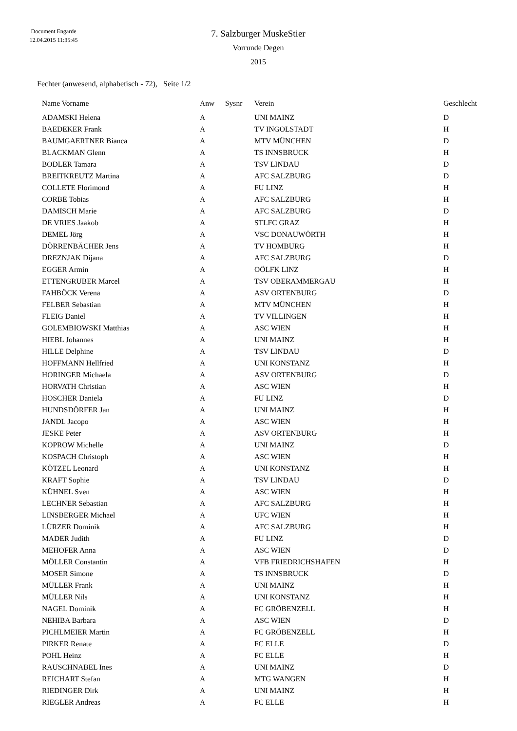Document Engarde
12.04.2015 11:35:45
7. Salzburger MuskeStier
Vorrunde Degen
2015
Fechter (anwesend, alphabetisch - 72), Seite 1/2
| Name Vorname | Anw | Sysnr | Verein | Geschlecht |
| --- | --- | --- | --- | --- |
| ADAMSKI Helena | A | | UNI MAINZ | D |
| BAEDEKER Frank | A | | TV INGOLSTADT | H |
| BAUMGAERTNER Bianca | A | | MTV MÜNCHEN | D |
| BLACKMAN Glenn | A | | TS INNSBRUCK | H |
| BODLER Tamara | A | | TSV LINDAU | D |
| BREITKREUTZ Martina | A | | AFC SALZBURG | D |
| COLLETE Florimond | A | | FU LINZ | H |
| CORBE Tobias | A | | AFC SALZBURG | H |
| DAMISCH Marie | A | | AFC SALZBURG | D |
| DE VRIES Jaakob | A | | STLFC GRAZ | H |
| DEMEL Jörg | A | | VSC DONAUWÖRTH | H |
| DÖRRENBÄCHER Jens | A | | TV HOMBURG | H |
| DREZNJAK Dijana | A | | AFC SALZBURG | D |
| EGGER Armin | A | | OÖLFK LINZ | H |
| ETTENGRUBER Marcel | A | | TSV OBERAMMERGAU | H |
| FAHBÖCK Verena | A | | ASV ORTENBURG | D |
| FELBER Sebastian | A | | MTV MÜNCHEN | H |
| FLEIG Daniel | A | | TV VILLINGEN | H |
| GOLEMBIOWSKI Matthias | A | | ASC WIEN | H |
| HIEBL Johannes | A | | UNI MAINZ | H |
| HILLE Delphine | A | | TSV LINDAU | D |
| HOFFMANN Hellfried | A | | UNI KONSTANZ | H |
| HORINGER Michaela | A | | ASV ORTENBURG | D |
| HORVATH Christian | A | | ASC WIEN | H |
| HOSCHER Daniela | A | | FU LINZ | D |
| HUNDSDÖRFER Jan | A | | UNI MAINZ | H |
| JANDL Jacopo | A | | ASC WIEN | H |
| JESKE Peter | A | | ASV ORTENBURG | H |
| KOPROW Michelle | A | | UNI MAINZ | D |
| KOSPACH Christoph | A | | ASC WIEN | H |
| KÖTZEL Leonard | A | | UNI KONSTANZ | H |
| KRAFT Sophie | A | | TSV LINDAU | D |
| KÜHNEL Sven | A | | ASC WIEN | H |
| LECHNER Sebastian | A | | AFC SALZBURG | H |
| LINSBERGER Michael | A | | UFC WIEN | H |
| LÜRZER Dominik | A | | AFC SALZBURG | H |
| MADER Judith | A | | FU LINZ | D |
| MEHOFER Anna | A | | ASC WIEN | D |
| MÖLLER Constantin | A | | VFB FRIEDRICHSHAFEN | H |
| MOSER Simone | A | | TS INNSBRUCK | D |
| MÜLLER Frank | A | | UNI MAINZ | H |
| MÜLLER Nils | A | | UNI KONSTANZ | H |
| NAGEL Dominik | A | | FC GRÖBENZELL | H |
| NEHIBA Barbara | A | | ASC WIEN | D |
| PICHLMEIER Martin | A | | FC GRÖBENZELL | H |
| PIRKER Renate | A | | FC ELLE | D |
| POHL Heinz | A | | FC ELLE | H |
| RAUSCHNABEL Ines | A | | UNI MAINZ | D |
| REICHART Stefan | A | | MTG WANGEN | H |
| RIEDINGER Dirk | A | | UNI MAINZ | H |
| RIEGLER Andreas | A | | FC ELLE | H |